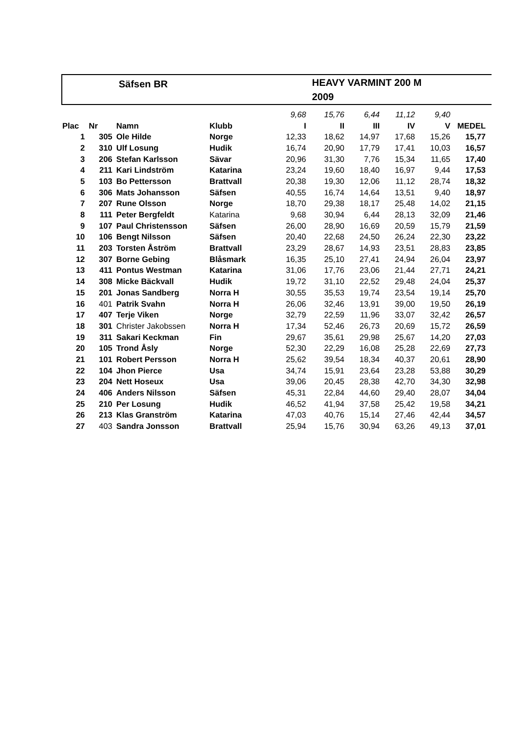Säfsen BR
HEAVY VARMINT 200 M
2009
| | | | | 9,68 | 15,76 | 6,44 | 11,12 | 9,40 | |
| Plac | Nr | Namn | Klubb | I | II | III | IV | V | MEDEL |
| 1 | 305 | Ole Hilde | Norge | 12,33 | 18,62 | 14,97 | 17,68 | 15,26 | 15,77 |
| 2 | 310 | Ulf Losung | Hudik | 16,74 | 20,90 | 17,79 | 17,41 | 10,03 | 16,57 |
| 3 | 206 | Stefan Karlsson | Sävar | 20,96 | 31,30 | 7,76 | 15,34 | 11,65 | 17,40 |
| 4 | 211 | Kari Lindström | Katarina | 23,24 | 19,60 | 18,40 | 16,97 | 9,44 | 17,53 |
| 5 | 103 | Bo Pettersson | Brattvall | 20,38 | 19,30 | 12,06 | 11,12 | 28,74 | 18,32 |
| 6 | 306 | Mats Johansson | Säfsen | 40,55 | 16,74 | 14,64 | 13,51 | 9,40 | 18,97 |
| 7 | 207 | Rune Olsson | Norge | 18,70 | 29,38 | 18,17 | 25,48 | 14,02 | 21,15 |
| 8 | 111 | Peter Bergfeldt | Katarina | 9,68 | 30,94 | 6,44 | 28,13 | 32,09 | 21,46 |
| 9 | 107 | Paul Christensson | Säfsen | 26,00 | 28,90 | 16,69 | 20,59 | 15,79 | 21,59 |
| 10 | 106 | Bengt Nilsson | Säfsen | 20,40 | 22,68 | 24,50 | 26,24 | 22,30 | 23,22 |
| 11 | 203 | Torsten Åström | Brattvall | 23,29 | 28,67 | 14,93 | 23,51 | 28,83 | 23,85 |
| 12 | 307 | Borne Gebing | Blåsmark | 16,35 | 25,10 | 27,41 | 24,94 | 26,04 | 23,97 |
| 13 | 411 | Pontus Westman | Katarina | 31,06 | 17,76 | 23,06 | 21,44 | 27,71 | 24,21 |
| 14 | 308 | Micke Bäckvall | Hudik | 19,72 | 31,10 | 22,52 | 29,48 | 24,04 | 25,37 |
| 15 | 201 | Jonas Sandberg | Norra H | 30,55 | 35,53 | 19,74 | 23,54 | 19,14 | 25,70 |
| 16 | 401 | Patrik Svahn | Norra H | 26,06 | 32,46 | 13,91 | 39,00 | 19,50 | 26,19 |
| 17 | 407 | Terje Viken | Norge | 32,79 | 22,59 | 11,96 | 33,07 | 32,42 | 26,57 |
| 18 | 301 | Christer Jakobssen | Norra H | 17,34 | 52,46 | 26,73 | 20,69 | 15,72 | 26,59 |
| 19 | 311 | Sakari Keckman | Fin | 29,67 | 35,61 | 29,98 | 25,67 | 14,20 | 27,03 |
| 20 | 105 | Trond Åsly | Norge | 52,30 | 22,29 | 16,08 | 25,28 | 22,69 | 27,73 |
| 21 | 101 | Robert Persson | Norra H | 25,62 | 39,54 | 18,34 | 40,37 | 20,61 | 28,90 |
| 22 | 104 | Jhon Pierce | Usa | 34,74 | 15,91 | 23,64 | 23,28 | 53,88 | 30,29 |
| 23 | 204 | Nett Hoseux | Usa | 39,06 | 20,45 | 28,38 | 42,70 | 34,30 | 32,98 |
| 24 | 406 | Anders Nilsson | Säfsen | 45,31 | 22,84 | 44,60 | 29,40 | 28,07 | 34,04 |
| 25 | 210 | Per Losung | Hudik | 46,52 | 41,94 | 37,58 | 25,42 | 19,58 | 34,21 |
| 26 | 213 | Klas Granström | Katarina | 47,03 | 40,76 | 15,14 | 27,46 | 42,44 | 34,57 |
| 27 | 403 | Sandra Jonsson | Brattvall | 25,94 | 15,76 | 30,94 | 63,26 | 49,13 | 37,01 |